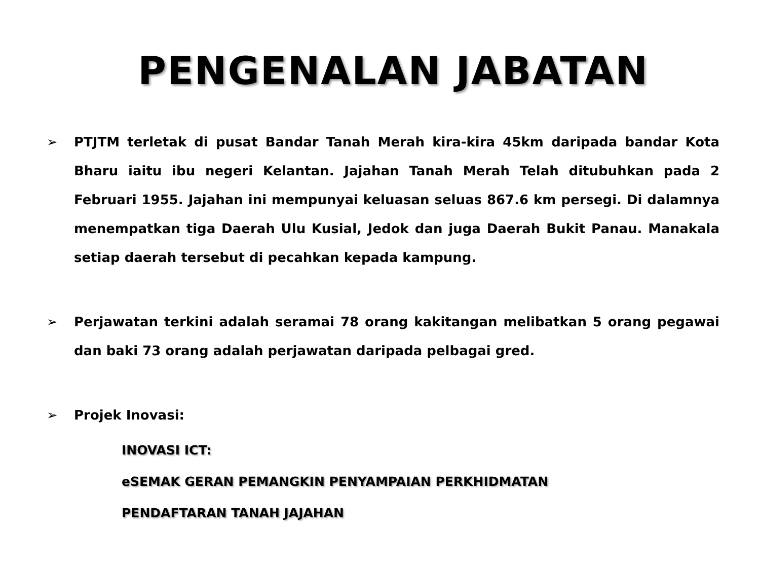PENGENALAN JABATAN
➢ PTJTM terletak di pusat Bandar Tanah Merah kira-kira 45km daripada bandar Kota Bharu iaitu ibu negeri Kelantan. Jajahan Tanah Merah Telah ditubuhkan pada 2 Februari 1955. Jajahan ini mempunyai keluasan seluas 867.6 km persegi. Di dalamnya menempatkan tiga Daerah Ulu Kusial, Jedok dan juga Daerah Bukit Panau. Manakala setiap daerah tersebut di pecahkan kepada kampung.
➢ Perjawatan terkini adalah seramai 78 orang kakitangan melibatkan 5 orang pegawai dan baki 73 orang adalah perjawatan daripada pelbagai gred.
➢ Projek Inovasi:
INOVASI ICT:
eSEMAK GERAN PEMANGKIN PENYAMPAIAN PERKHIDMATAN
PENDAFTARAN TANAH JAJAHAN